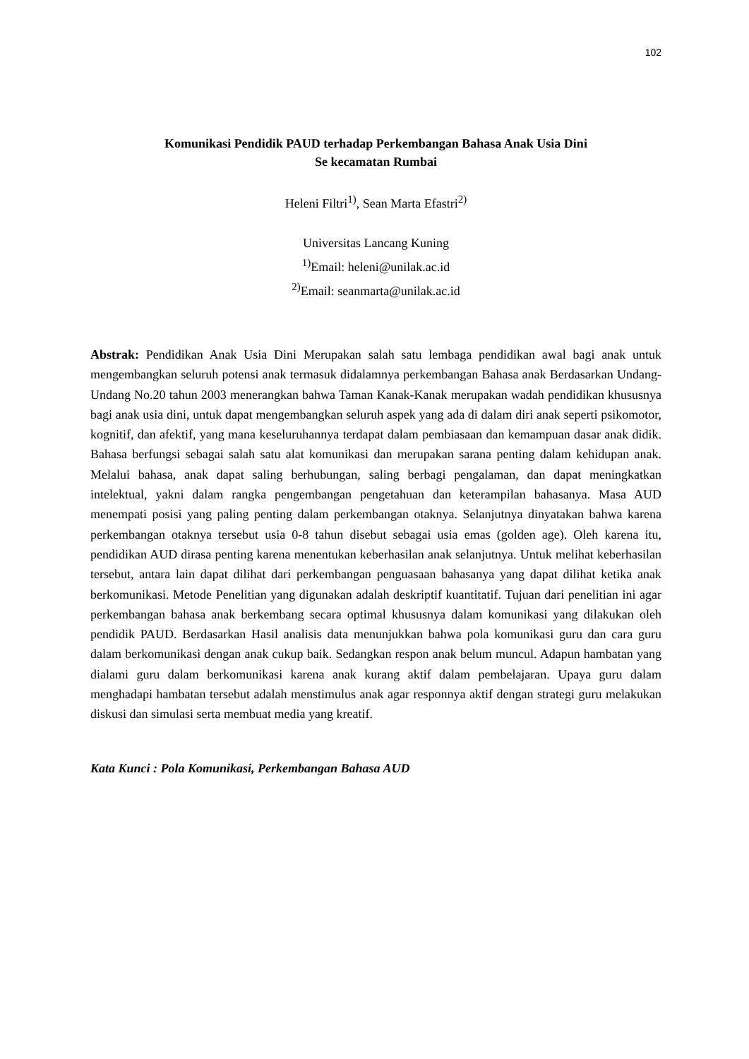102
Komunikasi Pendidik PAUD terhadap Perkembangan Bahasa Anak Usia Dini
Se kecamatan Rumbai
Heleni Filtri<sup>1)</sup>, Sean Marta Efastri<sup>2)</sup>
Universitas Lancang Kuning
<sup>1)</sup> Email: heleni@unilak.ac.id
<sup>2)</sup> Email: seanmarta@unilak.ac.id
Abstrak: Pendidikan Anak Usia Dini Merupakan salah satu lembaga pendidikan awal bagi anak untuk mengembangkan seluruh potensi anak termasuk didalamnya perkembangan Bahasa anak Berdasarkan Undang- Undang No.20 tahun 2003 menerangkan bahwa Taman Kanak-Kanak merupakan wadah pendidikan khususnya bagi anak usia dini, untuk dapat mengembangkan seluruh aspek yang ada di dalam diri anak seperti psikomotor, kognitif, dan afektif, yang mana keseluruhannya terdapat dalam pembiasaan dan kemampuan dasar anak didik. Bahasa berfungsi sebagai salah satu alat komunikasi dan merupakan sarana penting dalam kehidupan anak. Melalui bahasa, anak dapat saling berhubungan, saling berbagi pengalaman, dan dapat meningkatkan intelektual, yakni dalam rangka pengembangan pengetahuan dan keterampilan bahasanya. Masa AUD menempati posisi yang paling penting dalam perkembangan otaknya. Selanjutnya dinyatakan bahwa karena perkembangan otaknya tersebut usia 0-8 tahun disebut sebagai usia emas (golden age). Oleh karena itu, pendidikan AUD dirasa penting karena menentukan keberhasilan anak selanjutnya. Untuk melihat keberhasilan tersebut, antara lain dapat dilihat dari perkembangan penguasaan bahasanya yang dapat dilihat ketika anak berkomunikasi. Metode Penelitian yang digunakan adalah deskriptif kuantitatif. Tujuan dari penelitian ini agar perkembangan bahasa anak berkembang secara optimal khususnya dalam komunikasi yang dilakukan oleh pendidik PAUD. Berdasarkan Hasil analisis data menunjukkan bahwa pola komunikasi guru dan cara guru dalam berkomunikasi dengan anak cukup baik. Sedangkan respon anak belum muncul. Adapun hambatan yang dialami guru dalam berkomunikasi karena anak kurang aktif dalam pembelajaran. Upaya guru dalam menghadapi hambatan tersebut adalah menstimulus anak agar responnya aktif dengan strategi guru melakukan diskusi dan simulasi serta membuat media yang kreatif.
Kata Kunci : Pola Komunikasi, Perkembangan Bahasa AUD